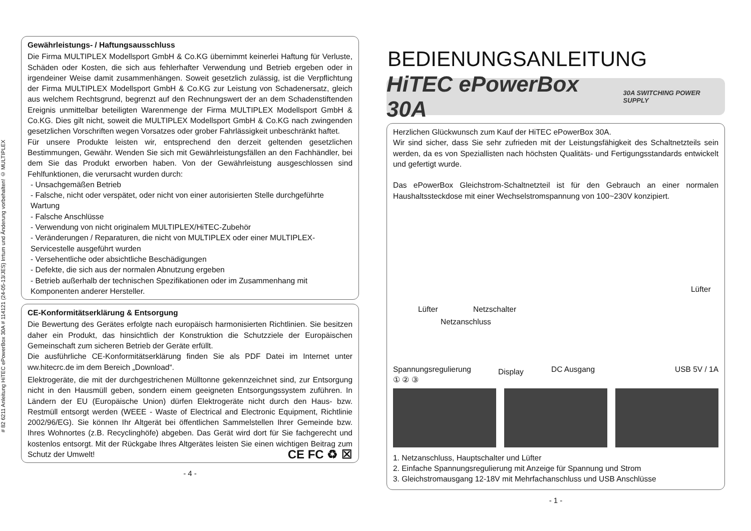# 82 6211 Anleitung HiTEC ePowerBox 30A # 114121 (24-05-13/JES) Irrtum und Änderung vorbehalten! © MULTIPLEX
Gewährleistungs- / Haftungsausschluss
Die Firma MULTIPLEX Modellsport GmbH & Co.KG übernimmt keinerlei Haftung für Verluste, Schäden oder Kosten, die sich aus fehlerhafter Verwendung und Betrieb ergeben oder in irgendeiner Weise damit zusammenhängen. Soweit gesetzlich zulässig, ist die Verpflichtung der Firma MULTIPLEX Modellsport GmbH & Co.KG zur Leistung von Schadenersatz, gleich aus welchem Rechtsgrund, begrenzt auf den Rechnungswert der an dem Schadenstiftenden Ereignis unmittelbar beteiligten Warenmenge der Firma MULTIPLEX Modellsport GmbH & Co.KG. Dies gilt nicht, soweit die MULTIPLEX Modellsport GmbH & Co.KG nach zwingenden gesetzlichen Vorschriften wegen Vorsatzes oder grober Fahrlässigkeit unbeschränkt haftet.
Für unsere Produkte leisten wir, entsprechend den derzeit geltenden gesetzlichen Bestimmungen, Gewähr. Wenden Sie sich mit Gewährleistungsfällen an den Fachhändler, bei dem Sie das Produkt erworben haben. Von der Gewährleistung ausgeschlossen sind Fehlfunktionen, die verursacht wurden durch:
- Unsachgemäßen Betrieb
- Falsche, nicht oder verspätet, oder nicht von einer autorisierten Stelle durchgeführte Wartung
- Falsche Anschlüsse
- Verwendung von nicht originalem MULTIPLEX/HiTEC-Zubehör
- Veränderungen / Reparaturen, die nicht von MULTIPLEX oder einer MULTIPLEX-Servicestelle ausgeführt wurden
- Versehentliche oder absichtliche Beschädigungen
- Defekte, die sich aus der normalen Abnutzung ergeben
- Betrieb außerhalb der technischen Spezifikationen oder im Zusammenhang mit Komponenten anderer Hersteller.
CE-Konformitätserklärung & Entsorgung
Die Bewertung des Gerätes erfolgte nach europäisch harmonisierten Richtlinien. Sie besitzen daher ein Produkt, das hinsichtlich der Konstruktion die Schutzziele der Europäischen Gemeinschaft zum sicheren Betrieb der Geräte erfüllt.
Die ausführliche CE-Konformitätserklärung finden Sie als PDF Datei im Internet unter ww.hitecrc.de im dem Bereich „Download“.
Elektrogeräte, die mit der durchgestrichenen Mülltonne gekennzeichnet sind, zur Entsorgung nicht in den Hausmüll geben, sondern einem geeigneten Entsorgungssystem zuführen. In Ländern der EU (Europäische Union) dürfen Elektrogeräte nicht durch den Haus- bzw. Restmüll entsorgt werden (WEEE - Waste of Electrical and Electronic Equipment, Richtlinie 2002/96/EG). Sie können Ihr Altgerät bei öffentlichen Sammelstellen Ihrer Gemeinde bzw. Ihres Wohnortes (z.B. Recyclinghöfe) abgeben. Das Gerät wird dort für Sie fachgerecht und kostenlos entsorgt. Mit der Rückgabe Ihres Altgerätes leisten Sie einen wichtigen Beitrag zum Schutz der Umwelt! CE FC ♻ ☒
- 4 -
BEDIENUNGSANLEITUNG
HiTEC ePowerBox 30A 30A SWITCHING POWER SUPPLY
Herzlichen Glückwunsch zum Kauf der HiTEC ePowerBox 30A.
Wir sind sicher, dass Sie sehr zufrieden mit der Leistungsfähigkeit des Schaltnetzteils sein werden, da es von Speziallisten nach höchsten Qualitäts- und Fertigungsstandards entwickelt und gefertigt wurde.
Das ePowerBox Gleichstrom-Schaltnetzteil ist für den Gebrauch an einer normalen Haushaltssteckdose mit einer Wechselstromspannung von 100~230V konzipiert.
Lüfter Netzschalter
Netzanschluss
Lüfter
Display
Spannungsregulierung DC Ausgang USB 5V / 1A
① ② ③
1. Netzanschluss, Hauptschalter und Lüfter
2. Einfache Spannungsregulierung mit Anzeige für Spannung und Strom
3. Gleichstromausgang 12-18V mit Mehrfachanschluss und USB Anschlüsse
- 1 -